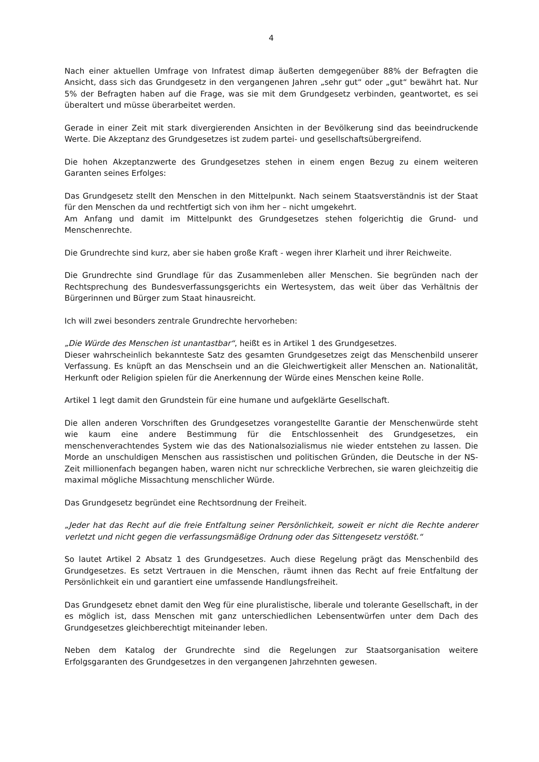4
Nach einer aktuellen Umfrage von Infratest dimap äußerten demgegenüber 88% der Befragten die Ansicht, dass sich das Grundgesetz in den vergangenen Jahren „sehr gut“ oder „gut“ bewährt hat. Nur 5% der Befragten haben auf die Frage, was sie mit dem Grundgesetz verbinden, geantwortet, es sei überaltert und müsse überarbeitet werden.
Gerade in einer Zeit mit stark divergierenden Ansichten in der Bevölkerung sind das beeindruckende Werte. Die Akzeptanz des Grundgesetzes ist zudem partei- und gesellschaftsübergreifend.
Die hohen Akzeptanzwerte des Grundgesetzes stehen in einem engen Bezug zu einem weiteren Garanten seines Erfolges:
Das Grundgesetz stellt den Menschen in den Mittelpunkt. Nach seinem Staatsverständnis ist der Staat für den Menschen da und rechtfertigt sich von ihm her – nicht umgekehrt.
Am Anfang und damit im Mittelpunkt des Grundgesetzes stehen folgerichtig die Grund- und Menschenrechte.
Die Grundrechte sind kurz, aber sie haben große Kraft - wegen ihrer Klarheit und ihrer Reichweite.
Die Grundrechte sind Grundlage für das Zusammenleben aller Menschen. Sie begründen nach der Rechtsprechung des Bundesverfassungsgerichts ein Wertesystem, das weit über das Verhältnis der Bürgerinnen und Bürger zum Staat hinausreicht.
Ich will zwei besonders zentrale Grundrechte hervorheben:
„Die Würde des Menschen ist unantastbar“, heißt es in Artikel 1 des Grundgesetzes.
Dieser wahrscheinlich bekannteste Satz des gesamten Grundgesetzes zeigt das Menschenbild unserer Verfassung. Es knüpft an das Menschsein und an die Gleichwertigkeit aller Menschen an. Nationalität, Herkunft oder Religion spielen für die Anerkennung der Würde eines Menschen keine Rolle.
Artikel 1 legt damit den Grundstein für eine humane und aufgeklärte Gesellschaft.
Die allen anderen Vorschriften des Grundgesetzes vorangestellte Garantie der Menschenwürde steht wie kaum eine andere Bestimmung für die Entschlossenheit des Grundgesetzes, ein menschenverachtendes System wie das des Nationalsozialismus nie wieder entstehen zu lassen. Die Morde an unschuldigen Menschen aus rassistischen und politischen Gründen, die Deutsche in der NS-Zeit millionenfach begangen haben, waren nicht nur schreckliche Verbrechen, sie waren gleichzeitig die maximal mögliche Missachtung menschlicher Würde.
Das Grundgesetz begründet eine Rechtsordnung der Freiheit.
„Jeder hat das Recht auf die freie Entfaltung seiner Persönlichkeit, soweit er nicht die Rechte anderer verletzt und nicht gegen die verfassungsmäßige Ordnung oder das Sittengesetz verstößt.“
So lautet Artikel 2 Absatz 1 des Grundgesetzes. Auch diese Regelung prägt das Menschenbild des Grundgesetzes. Es setzt Vertrauen in die Menschen, räumt ihnen das Recht auf freie Entfaltung der Persönlichkeit ein und garantiert eine umfassende Handlungsfreiheit.
Das Grundgesetz ebnet damit den Weg für eine pluralistische, liberale und tolerante Gesellschaft, in der es möglich ist, dass Menschen mit ganz unterschiedlichen Lebensentwürfen unter dem Dach des Grundgesetzes gleichberechtigt miteinander leben.
Neben dem Katalog der Grundrechte sind die Regelungen zur Staatsorganisation weitere Erfolgsgaranten des Grundgesetzes in den vergangenen Jahrzehnten gewesen.